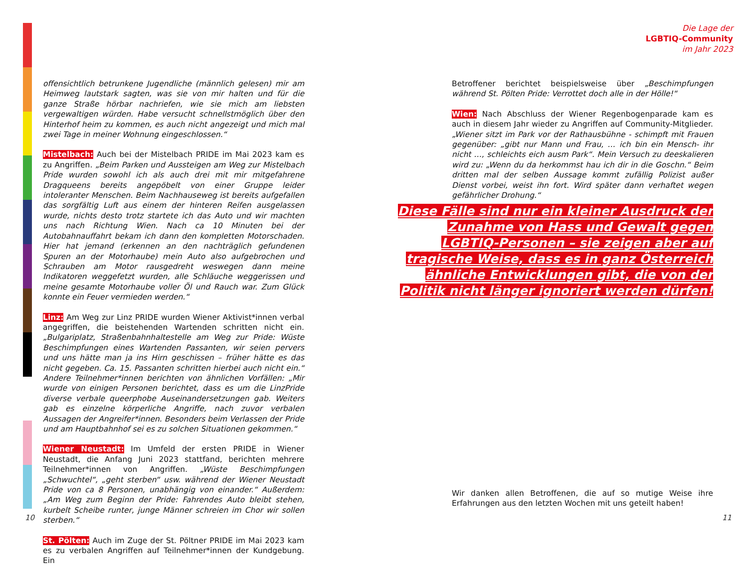Die Lage der
LGBTIQ-Community
im Jahr 2023
offensichtlich betrunkene Jugendliche (männlich gelesen) mir am Heimweg lautstark sagten, was sie von mir halten und für die ganze Straße hörbar nachriefen, wie sie mich am liebsten vergewaltigen würden. Habe versucht schnellstmöglich über den Hinterhof heim zu kommen, es auch nicht angezeigt und mich mal zwei Tage in meiner Wohnung eingeschlossen.“
Mistelbach: Auch bei der Mistelbach PRIDE im Mai 2023 kam es zu Angriffen. „Beim Parken und Aussteigen am Weg zur Mistelbach Pride wurden sowohl ich als auch drei mit mir mitgefahrene Dragqueens bereits angepöbelt von einer Gruppe leider intoleranter Menschen. Beim Nachhauseweg ist bereits aufgefallen das sorgfältig Luft aus einem der hinteren Reifen ausgelassen wurde, nichts desto trotz startete ich das Auto und wir machten uns nach Richtung Wien. Nach ca 10 Minuten bei der Autobahnauffahrt bekam ich dann den kompletten Motorschaden. Hier hat jemand (erkennen an den nachträglich gefundenen Spuren an der Motorhaube) mein Auto also aufgebrochen und Schrauben am Motor rausgedreht weswegen dann meine Indikatoren weggefetzt wurden, alle Schläuche weggerissen und meine gesamte Motorhaube voller Öl und Rauch war. Zum Glück konnte ein Feuer vermieden werden.“
Linz: Am Weg zur Linz PRIDE wurden Wiener Aktivist*innen verbal angegriffen, die beistehenden Wartenden schritten nicht ein. „Bulgariplatz, Straßenbahnhaltestelle am Weg zur Pride: Wüste Beschimpfungen eines Wartenden Passanten, wir seien pervers und uns hätte man ja ins Hirn geschissen – früher hätte es das nicht gegeben. Ca. 15. Passanten schritten hierbei auch nicht ein.“ Andere Teilnehmer*innen berichten von ähnlichen Vorfällen: „Mir wurde von einigen Personen berichtet, dass es um die LinzPride diverse verbale queerphobe Auseinandersetzungen gab. Weiters gab es einzelne körperliche Angriffe, nach zuvor verbalen Aussagen der Angreifer*innen. Besonders beim Verlassen der Pride und am Hauptbahnhof sei es zu solchen Situationen gekommen.“
Wiener Neustadt: Im Umfeld der ersten PRIDE in Wiener Neustadt, die Anfang Juni 2023 stattfand, berichten mehrere Teilnehmer*innen von Angriffen. „Wüste Beschimpfungen „Schwuchtel“, „geht sterben“ usw. während der Wiener Neustadt Pride von ca 8 Personen, unabhängig von einander.“ Außerdem: „Am Weg zum Beginn der Pride: Fahrendes Auto bleibt stehen, kurbelt Scheibe runter, junge Männer schreien im Chor wir sollen sterben.“
St. Pölten: Auch im Zuge der St. Pöltner PRIDE im Mai 2023 kam es zu verbalen Angriffen auf Teilnehmer*innen der Kundgebung. Ein
Betroffener berichtet beispielsweise über „Beschimpfungen während St. Pölten Pride: Verrottet doch alle in der Hölle!“
Wien: Nach Abschluss der Wiener Regenbogenparade kam es auch in diesem Jahr wieder zu Angriffen auf Community-Mitglieder. „Wiener sitzt im Park vor der Rathausbühne - schimpft mit Frauen gegenüber: „gibt nur Mann und Frau, … ich bin ein Mensch- ihr nicht …, schleichts eich ausm Park“. Mein Versuch zu deeskalieren wird zu: „Wenn du da herkommst hau ich dir in die Goschn.“ Beim dritten mal der selben Aussage kommt zufällig Polizist außer Dienst vorbei, weist ihn fort. Wird später dann verhaftet wegen gefährlicher Drohung.“
Diese Fälle sind nur ein kleiner Ausdruck der Zunahme von Hass und Gewalt gegen LGBTIQ-Personen – sie zeigen aber auf tragische Weise, dass es in ganz Österreich ähnliche Entwicklungen gibt, die von der Politik nicht länger ignoriert werden dürfen!
Wir danken allen Betroffenen, die auf so mutige Weise ihre Erfahrungen aus den letzten Wochen mit uns geteilt haben!
10 11